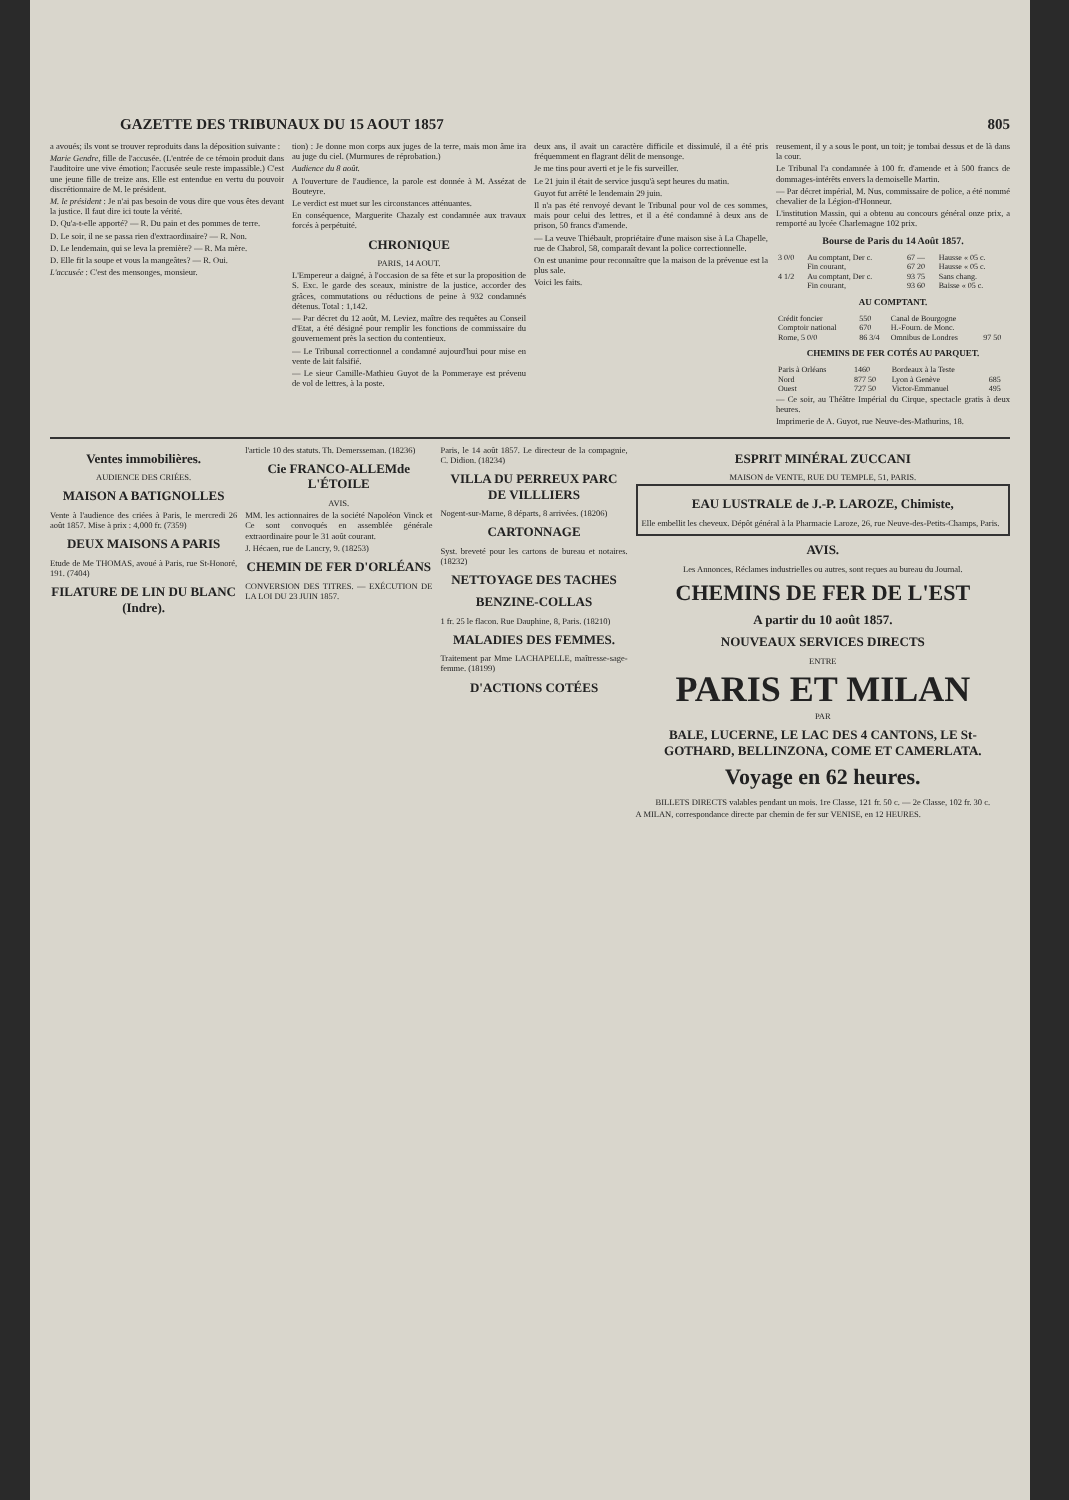GAZETTE DES TRIBUNAUX DU 15 AOUT 1857 805
a avoués; ils vont se trouver reproduits dans la déposition suivante :
Marie Gendre, fille de l'accusée. (L'entrée de ce témoin produit dans l'auditoire une vive émotion; l'accusée seule reste impassible.) C'est une jeune fille de treize ans. Elle est entendue en vertu du pouvoir discrétionnaire de M. le président.
M. le président : Je n'ai pas besoin de vous dire que vous êtes devant la justice. Il faut dire ici toute la vérité.
D. Qu'a-t-elle apporté? — R. Du pain et des pommes de terre.
D. Le soir, il ne se passa rien d'extraordinaire? — R. Non.
D. Le lendemain, qui se leva la première? — R. Ma mère.
D. Elle fit la soupe et vous la mangeâtes? — R. Oui.
L'accusée : C'est des mensonges, monsieur.
tion) : Je donne mon corps aux juges de la terre, mais mon âme ira au juge du ciel. (Murmures de réprobation.)
Audience du 8 août.
A l'ouverture de l'audience, la parole est donnée à M. Assézat de Bouteyre.
Le verdict est muet sur les circonstances atténuantes.
En conséquence, Marguerite Chazaly est condamnée aux travaux forcés à perpétuité.
CHRONIQUE
PARIS, 14 AOUT.
L'Empereur a daigné, à l'occasion de sa fête et sur la proposition de S. Exc. le garde des sceaux, ministre de la justice, accorder des grâces, commutations ou réductions de peine à 932 condamnés détenus. Total : 1,142.
— Par décret du 12 août, M. Leviez, maître des requêtes au Conseil d'Etat, a été désigné pour remplir les fonctions de commissaire du gouvernement près la section du contentieux.
— Le Tribunal correctionnel a condamné aujourd'hui pour mise en vente de lait falsifié.
— Le sieur Camille-Mathieu Guyot de la Pommeraye est prévenu de vol de lettres, à la poste.
deux ans, il avait un caractère difficile et dissimulé, il a été pris fréquemment en flagrant délit de mensonge.
Je me tins pour averti et je le fis surveiller.
Le 21 juin il était de service jusqu'à sept heures du matin.
Guyot fut arrêté le lendemain 29 juin.
Il n'a pas été renvoyé devant le Tribunal pour vol de ces sommes, mais pour celui des lettres, et il a été condamné à deux ans de prison, 50 francs d'amende.
— La veuve Thiébault, propriétaire d'une maison sise à La Chapelle, rue de Chabrol, 58, comparaît devant la police correctionnelle.
On est unanime pour reconnaître que la maison de la prévenue est la plus sale.
Voici les faits.
reusement, il y a sous le pont, un toit; je tombai dessus et de là dans la cour.
Le Tribunal l'a condamnée à 100 fr. d'amende et à 500 francs de dommages-intérêts envers la demoiselle Martin.
— Par décret impérial, M. Nus, commissaire de police, a été nommé chevalier de la Légion-d'Honneur.
L'institution Massin, qui a obtenu au concours général onze prix, a remporté au lycée Charlemagne 102 prix.
Bourse de Paris du 14 Août 1857.
| 3 0/0 | Au comptant, Der c. | 67 — | Hausse « 05 c. |
| | Fin courant, | 67 20 | Hausse « 05 c. |
| 4 1/2 | Au comptant, Der c. | 93 75 | Sans chang. |
| | Fin courant, | 93 60 | Baisse « 05 c. |
AU COMPTANT.
| Crédit foncier | 550 | Canal de Bourgogne | |
| Comptoir national | 670 | H.-Fourn. de Monc. | |
| Rome, 5 0/0 | 86 3/4 | Omnibus de Londres | 97 50 |
CHEMINS DE FER COTÉS AU PARQUET.
| Paris à Orléans | 1460 | Bordeaux à la Teste | |
| Nord | 877 50 | Lyon à Genève | 685 |
| Ouest | 727 50 | Victor-Emmanuel | 495 |
— Ce soir, au Théâtre Impérial du Cirque, spectacle gratis à deux heures.
Imprimerie de A. Guyot, rue Neuve-des-Mathurins, 18.
Ventes immobilières.
AUDIENCE DES CRIÉES.
MAISON A BATIGNOLLES
Vente à l'audience des criées à Paris, le mercredi 26 août 1857. Mise à prix : 4,000 fr. (7359)
DEUX MAISONS A PARIS
Etude de Me THOMAS, avoué à Paris, rue St-Honoré, 191. (7404)
FILATURE DE LIN DU BLANC (Indre).
l'article 10 des statuts. Th. Demersseman. (18236)
Cie FRANCO-ALLEMde L'ÉTOILE
AVIS.
MM. les actionnaires de la société Napoléon Vinck et Ce sont convoqués en assemblée générale extraordinaire pour le 31 août courant.
J. Hécaen, rue de Lancry, 9. (18253)
CHEMIN DE FER D'ORLÉANS
CONVERSION DES TITRES. — EXÉCUTION DE LA LOI DU 23 JUIN 1857.
Paris, le 14 août 1857. Le directeur de la compagnie, C. Didion. (18234)
VILLA DU PERREUX PARC DE VILLLIERS
Nogent-sur-Marne, 8 départs, 8 arrivées. (18206)
CARTONNAGE
Syst. breveté pour les cartons de bureau et notaires. (18232)
NETTOYAGE DES TACHES
BENZINE-COLLAS
1 fr. 25 le flacon. Rue Dauphine, 8, Paris. (18210)
MALADIES DES FEMMES.
Traitement par Mme LACHAPELLE, maîtresse-sage-femme. (18199)
D'ACTIONS COTÉES
ESPRIT MINÉRAL ZUCCANI
MAISON de VENTE, RUE DU TEMPLE, 51, PARIS.
EAU LUSTRALE de J.-P. LAROZE, Chimiste,
Elle embellit les cheveux. Dépôt général à la Pharmacie Laroze, 26, rue Neuve-des-Petits-Champs, Paris.
AVIS.
Les Annonces, Réclames industrielles ou autres, sont reçues au bureau du Journal.
CHEMINS DE FER DE L'EST
A partir du 10 août 1857.
NOUVEAUX SERVICES DIRECTS
ENTRE
PARIS ET MILAN
PAR
BALE, LUCERNE, LE LAC DES 4 CANTONS, LE St-GOTHARD, BELLINZONA, COME ET CAMERLATA.
Voyage en 62 heures.
BILLETS DIRECTS valables pendant un mois. 1re Classe, 121 fr. 50 c. — 2e Classe, 102 fr. 30 c.
A MILAN, correspondance directe par chemin de fer sur VENISE, en 12 HEURES.